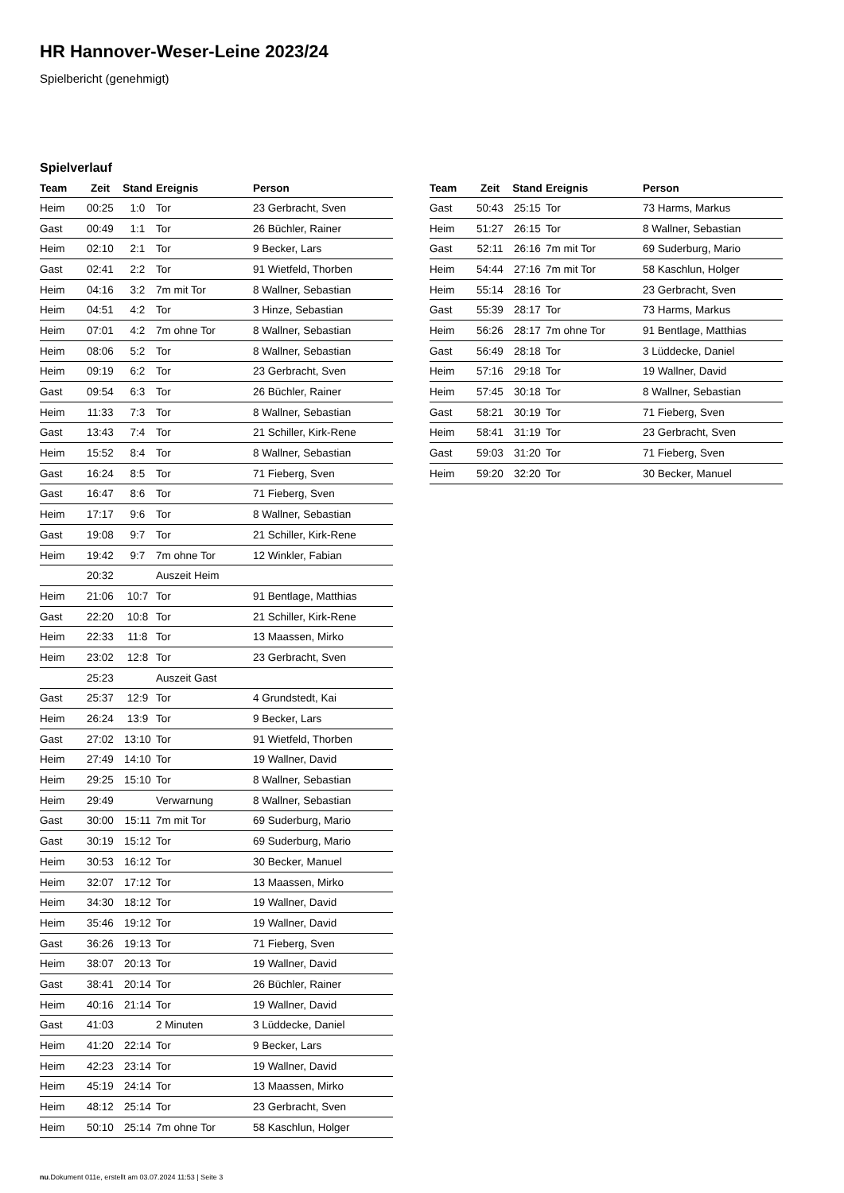HR Hannover-Weser-Leine 2023/24
Spielbericht (genehmigt)
Spielverlauf
| Team | Zeit | Stand | Ereignis | Person |
| --- | --- | --- | --- | --- |
| Heim | 00:25 | 1:0 | Tor | 23 Gerbracht, Sven |
| Gast | 00:49 | 1:1 | Tor | 26 Büchler, Rainer |
| Heim | 02:10 | 2:1 | Tor | 9 Becker, Lars |
| Gast | 02:41 | 2:2 | Tor | 91 Wietfeld, Thorben |
| Heim | 04:16 | 3:2 | 7m mit Tor | 8 Wallner, Sebastian |
| Heim | 04:51 | 4:2 | Tor | 3 Hinze, Sebastian |
| Heim | 07:01 | 4:2 | 7m ohne Tor | 8 Wallner, Sebastian |
| Heim | 08:06 | 5:2 | Tor | 8 Wallner, Sebastian |
| Heim | 09:19 | 6:2 | Tor | 23 Gerbracht, Sven |
| Gast | 09:54 | 6:3 | Tor | 26 Büchler, Rainer |
| Heim | 11:33 | 7:3 | Tor | 8 Wallner, Sebastian |
| Gast | 13:43 | 7:4 | Tor | 21 Schiller, Kirk-Rene |
| Heim | 15:52 | 8:4 | Tor | 8 Wallner, Sebastian |
| Gast | 16:24 | 8:5 | Tor | 71 Fieberg, Sven |
| Gast | 16:47 | 8:6 | Tor | 71 Fieberg, Sven |
| Heim | 17:17 | 9:6 | Tor | 8 Wallner, Sebastian |
| Gast | 19:08 | 9:7 | Tor | 21 Schiller, Kirk-Rene |
| Heim | 19:42 | 9:7 | 7m ohne Tor | 12 Winkler, Fabian |
| | 20:32 | | Auszeit Heim | |
| Heim | 21:06 | 10:7 | Tor | 91 Bentlage, Matthias |
| Gast | 22:20 | 10:8 | Tor | 21 Schiller, Kirk-Rene |
| Heim | 22:33 | 11:8 | Tor | 13 Maassen, Mirko |
| Heim | 23:02 | 12:8 | Tor | 23 Gerbracht, Sven |
| | 25:23 | | Auszeit Gast | |
| Gast | 25:37 | 12:9 | Tor | 4 Grundstedt, Kai |
| Heim | 26:24 | 13:9 | Tor | 9 Becker, Lars |
| Gast | 27:02 | 13:10 | Tor | 91 Wietfeld, Thorben |
| Heim | 27:49 | 14:10 | Tor | 19 Wallner, David |
| Heim | 29:25 | 15:10 | Tor | 8 Wallner, Sebastian |
| Heim | 29:49 | | Verwarnung | 8 Wallner, Sebastian |
| Gast | 30:00 | 15:11 | 7m mit Tor | 69 Suderburg, Mario |
| Gast | 30:19 | 15:12 | Tor | 69 Suderburg, Mario |
| Heim | 30:53 | 16:12 | Tor | 30 Becker, Manuel |
| Heim | 32:07 | 17:12 | Tor | 13 Maassen, Mirko |
| Heim | 34:30 | 18:12 | Tor | 19 Wallner, David |
| Heim | 35:46 | 19:12 | Tor | 19 Wallner, David |
| Gast | 36:26 | 19:13 | Tor | 71 Fieberg, Sven |
| Heim | 38:07 | 20:13 | Tor | 19 Wallner, David |
| Gast | 38:41 | 20:14 | Tor | 26 Büchler, Rainer |
| Heim | 40:16 | 21:14 | Tor | 19 Wallner, David |
| Gast | 41:03 | | 2 Minuten | 3 Lüddecke, Daniel |
| Heim | 41:20 | 22:14 | Tor | 9 Becker, Lars |
| Heim | 42:23 | 23:14 | Tor | 19 Wallner, David |
| Heim | 45:19 | 24:14 | Tor | 13 Maassen, Mirko |
| Heim | 48:12 | 25:14 | Tor | 23 Gerbracht, Sven |
| Heim | 50:10 | 25:14 | 7m ohne Tor | 58 Kaschlun, Holger |
| Team | Zeit | Stand | Ereignis | Person |
| --- | --- | --- | --- | --- |
| Gast | 50:43 | 25:15 | Tor | 73 Harms, Markus |
| Heim | 51:27 | 26:15 | Tor | 8 Wallner, Sebastian |
| Gast | 52:11 | 26:16 | 7m mit Tor | 69 Suderburg, Mario |
| Heim | 54:44 | 27:16 | 7m mit Tor | 58 Kaschlun, Holger |
| Heim | 55:14 | 28:16 | Tor | 23 Gerbracht, Sven |
| Gast | 55:39 | 28:17 | Tor | 73 Harms, Markus |
| Heim | 56:26 | 28:17 | 7m ohne Tor | 91 Bentlage, Matthias |
| Gast | 56:49 | 28:18 | Tor | 3 Lüddecke, Daniel |
| Heim | 57:16 | 29:18 | Tor | 19 Wallner, David |
| Heim | 57:45 | 30:18 | Tor | 8 Wallner, Sebastian |
| Gast | 58:21 | 30:19 | Tor | 71 Fieberg, Sven |
| Heim | 58:41 | 31:19 | Tor | 23 Gerbracht, Sven |
| Gast | 59:03 | 31:20 | Tor | 71 Fieberg, Sven |
| Heim | 59:20 | 32:20 | Tor | 30 Becker, Manuel |
nu.Dokument 011e, erstellt am 03.07.2024 11:53 | Seite 3